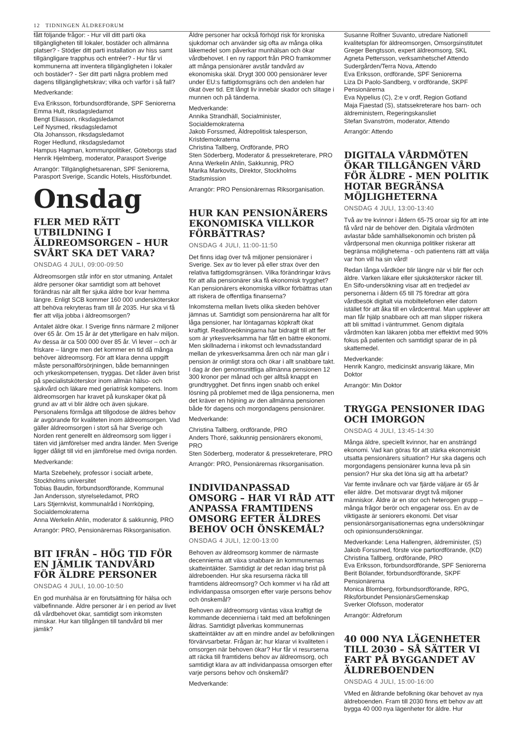12 TIDNINGEN ÄLDREFORUM
fått följande frågor: - Hur vill ditt parti öka tillgängligheten till lokaler, bostäder och allmänna platser? - Stödjer ditt parti installation av hiss samt tillgängligare trapphus och entréer? - Hur får vi kommunerna att inventera tillgängligheten i lokaler och bostäder? - Ser ditt parti några problem med dagens tillgänglighetskrav; vilka och varför i så fall?
Medverkande:
Eva Eriksson, förbundsordförande, SPF Seniorerna
Emma Hult, riksdagsledamot
Bengt Eliasson, riksdagsledamot
Leif Nysmed, riksdagsledamot
Ola Johansson, riksdagsledamot
Roger Hedlund, riksdagsledamot
Hampus Hagman, kommunpolitiker, Göteborgs stad
Henrik Hjelmberg, moderator, Parasport Sverige
Arrangör: Tillgänglighetsarenan, SPF Seniorerna, Parasport Sverige, Scandic Hotels, Hissförbundet.
Onsdag
FLER MED RÄTT UTBILDNING I ÄLDREOMSORGEN – HUR SVÅRT SKA DET VARA?
ONSDAG 4 JULI, 09:00-09:50
Äldreomsorgen står inför en stor utmaning. Antalet äldre personer ökar samtidigt som att behovet förändras när allt fler sjuka äldre bor kvar hemma längre. Enligt SCB kommer 160 000 undersköterskor att behöva rekryteras fram till år 2035. Hur ska vi få fler att vilja jobba i äldreomsorgen?
Antalet äldre ökar. I Sverige finns närmare 2 miljoner över 65 år. Om 15 år är det ytterligare en halv miljon. Av dessa är ca 500 000 över 85 år. Vi lever – och är friskare – längre men det kommer en tid då många behöver äldreomsorg. För att klara denna uppgift måste personalförsörjningen, både bemanningen och yrkeskompetensen, tryggas. Det råder även brist på specialistsköterskor inom allmän hälso- och sjukvård och läkare med geriatrisk kompetens. Inom äldreomsorgen har kravet på kunskaper ökat på grund av att vi blir äldre och även sjukare. Personalens förmåga att tillgodose de äldres behov är avgörande för kvaliteten inom äldreomsorgen. Vad gäller äldreomsorgen i stort så har Sverige och Norden rent generellt en äldreomsorg som ligger i täten vid jämförelser med andra länder. Men Sverige ligger dåligt till vid en jämförelse med övriga norden.
Medverkande:
Marta Szebehely, professor i socialt arbete, Stockholms universitet
Tobias Baudin, förbundsordförande, Kommunal
Jan Andersson, styrelseledamot, PRO
Lars Stjernkvist, kommunalråd i Norrköping, Socialdemokraterna
Anna Werkelin Ahlin, moderator & sakkunnig, PRO
Arrangör: PRO, Pensionärernas Riksorganisation.
BIT IFRÅN – HÖG TID FÖR EN JÄMLIK TANDVÅRD FÖR ÄLDRE PERSONER
ONSDAG 4 JULI, 10.00-10:50
En god munhälsa är en förutsättning för hälsa och välbefinnande. Äldre personer är i en period av livet då vårdbehovet ökar, samtidigt som inkomsten minskar. Hur kan tillgången till tandvård bli mer jämlik?
Äldre personer har också förhöjd risk för kroniska sjukdomar och använder sig ofta av många olika läkemedel som påverkar munhälsan och ökar vårdbehovet. I en ny rapport från PRO framkommer att många pensionärer avstår tandvård av ekonomiska skäl. Drygt 300 000 pensionärer lever under EU:s fattigdomsgräns och den andelen har ökat över tid. Ett långt liv innebär skador och slitage i munnen och på tänderna.
Medverkande:
Annika Strandhäll, Socialminister, Socialdemokraterna
Jakob Forssmed, Äldrepolitisk talesperson, Kristdemokraterna
Christina Tallberg, Ordförande, PRO
Sten Söderberg, Moderator & pressekreterare, PRO
Anna Werkelin Ahlin, Sakkunnig, PRO
Marika Markovits, Direktor, Stockholms Stadsmission
Arrangör: PRO Pensionärernas Riksorganisation.
HUR KAN PENSIONÄRERS EKONOMISKA VILLKOR FÖRBÄTTRAS?
ONSDAG 4 JULI, 11:00-11:50
Det finns idag över två miljoner pensionärer i Sverige. Sex av tio lever på eller strax över den relativa fattigdomsgränsen. Vilka förändringar krävs för att alla pensionärer ska få ekonomisk trygghet? Kan pensionärers ekonomiska villkor förbättras utan att riskera de offentliga finanserna?
Inkomsterna mellan livets olika skeden behöver jämnas ut. Samtidigt som pensionärerna har allt för låga pensioner, har löntagarnas köpkraft ökat kraftigt. Reallöneökningarna har bidragit till att fler som är yrkesverksamma har fått en bättre ekonomi. Men skillnaderna i inkomst och levnadsstandard mellan de yrkesverksamma åren och när man går i pension är orimligt stora och ökar i allt snabbare takt. I dag är den genomsnittliga allmänna pensionen 12 300 kronor per månad och ger alltså knappt en grundtrygghet. Det finns ingen snabb och enkel lösning på problemet med de låga pensionerna, men det kräver en höjning av den allmänna pensionen både för dagens och morgondagens pensionärer.
Medverkande:
Christina Tallberg, ordförande, PRO
Anders Thoré, sakkunnig pensionärers ekonomi, PRO
Sten Söderberg, moderator & pressekreterare, PRO
Arrangör: PRO, Pensionärernas riksorganisation.
INDIVIDANPASSAD OMSORG – HAR VI RÅD ATT ANPASSA FRAMTIDENS OMSORG EFTER ÄLDRES BEHOV OCH ÖNSKEMÅL?
ONSDAG 4 JULI, 12:00-13:00
Behoven av äldreomsorg kommer de närmaste decennierna att växa snabbare än kommunernas skatteintäkter. Samtidigt är det redan idag brist på äldreboenden. Hur ska resurserna räcka till framtidens äldreomsorg? Och kommer vi ha råd att individanpassa omsorgen efter varje persons behov och önskemål?
Behoven av äldreomsorg väntas växa kraftigt de kommande decennierna i takt med att befolkningen åldras. Samtidigt påverkas kommunernas skatteintäkter av att en mindre andel av befolkningen förvärvsarbetar. Frågan är; hur klarar vi kvaliteten i omsorgen när behoven ökar? Hur får vi resurserna att räcka till framtidens behov av äldreomsorg, och samtidigt klara av att individanpassa omsorgen efter varje persons behov och önskemål?
Medverkande:
Susanne Rolfner Suvanto, utredare Nationell kvalitetsplan för äldreomsorgen, Omsorgsinstitutet
Greger Bengtsson, expert äldreomsorg, SKL
Agneta Pettersson, verksamhetschef Attendo Sudergården/Terra Nova, Attendo
Eva Eriksson, ordförande, SPF Seniorerna
Liza Di Paolo-Sandberg, v ordförande, SKPF Pensionärerna
Eva Nypelius (C), 2:e v ordf, Region Gotland
Maja Fjaestad (S), statssekreterare hos barn- och äldreministern, Regeringskansliet
Stefan Svanström, moderator, Attendo
Arrangör: Attendo
DIGITALA VÅRDMÖTEN ÖKAR TILLGÅNGEN VÅRD FÖR ÄLDRE - MEN POLITIK HOTAR BEGRÄNSA MÖJLIGHETERNA
ONSDAG 4 JULI, 13:00-13:40
Två av tre kvinnor i åldern 65-75 oroar sig för att inte få vård när de behöver den. Digitala vårdmöten avlastar både samhällsekonomin och bristen på vårdpersonal men okunniga politiker riskerar att begränsa möjligheterna - och patientens rätt att välja var hon vill ha sin vård!
Redan långa vårdköer blir längre när vi blir fler och äldre. Varken läkare eller sjuksköterskor räcker till. En Sifo-undersökning visar att en tredjedel av personerna i åldern 65 till 75 föredrar att göra vårdbesök digitalt via mobiltelefonen eller datorn istället för att åka till en vårdcentral. Man upplever att man får hjälp snabbare och att man slipper riskera att bli smittad i väntrummet. Genom digitala vårdmöten kan läkaren jobba mer effektivt med 90% fokus på patienten och samtidigt sparar de in på skattemedel.
Medverkande:
Henrik Kangro, medicinskt ansvarig läkare, Min Doktor
Arrangör: Min Doktor
TRYGGA PENSIONER IDAG OCH IMORGON
ONSDAG 4 JULI, 13:45-14:30
Många äldre, speciellt kvinnor, har en ansträngd ekonomi. Vad kan göras för att stärka ekonomiskt utsatta pensionärers situation? Hur ska dagens och morgondagens pensionärer kunna leva på sin pension? Hur ska det löna sig att ha arbetat?
Var femte invånare och var fjärde väljare är 65 år eller äldre. Det motsvarar drygt två miljoner människor. Äldre är en stor och heterogen grupp – många frågor berör och engagerar oss. En av de viktigaste är seniorers ekonomi. Det visar pensionärsorganisationernas egna undersökningar och opinionsundersökningar.
Medverkande: Lena Hallengren, äldreminister, (S)
Jakob Forssmed, förste vice partiordförande, (KD)
Christina Tallberg, ordförande, PRO
Eva Eriksson, förbundsordförande, SPF Seniorerna
Berit Bölander, förbundsordförande, SKPF Pensionärerna
Monica Blomberg, förbundsordförande, RPG, Riksförbundet PensionärsGemenskap
Sverker Olofsson, moderator
Arrangör: Äldreforum
40 000 NYA LÄGENHETER TILL 2030 – SÅ SÄTTER VI FART PÅ BYGGANDET AV ÄLDREBOENDEN
ONSDAG 4 JULI, 15:00-16:00
VMed en åldrande befolkning ökar behovet av nya äldreboenden. Fram till 2030 finns ett behov av att bygga 40 000 nya lägenheter för äldre. Hur